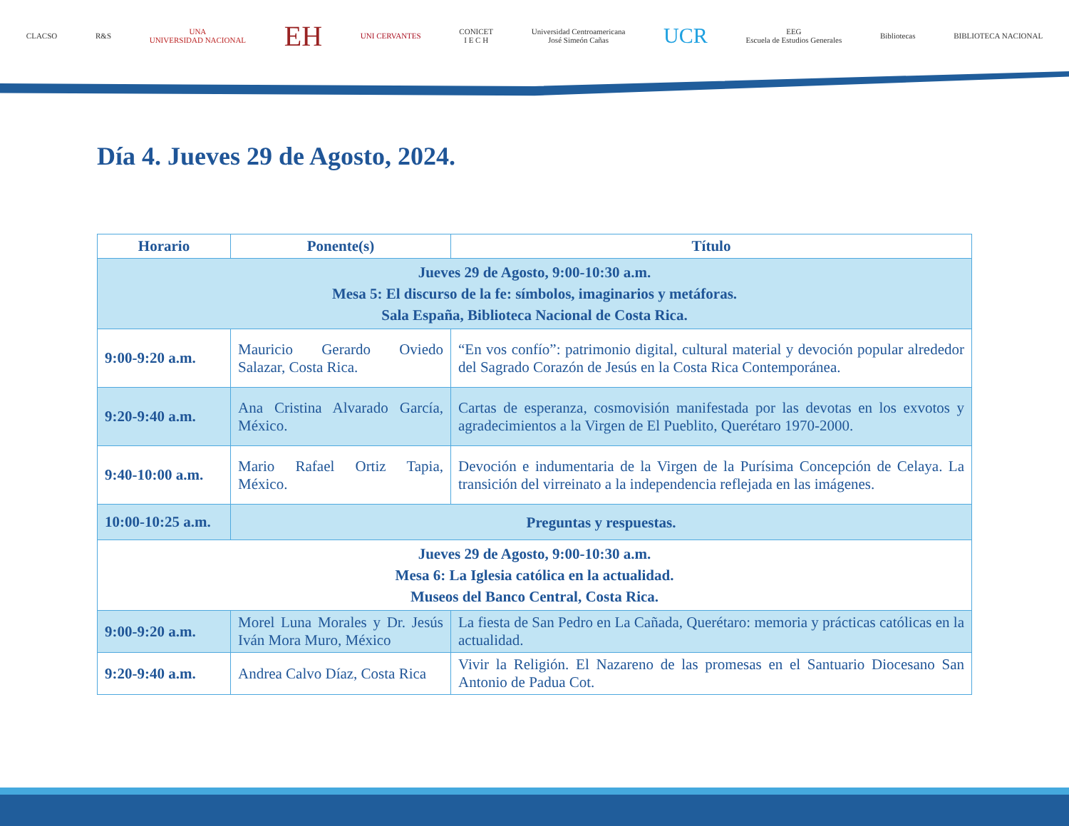CLACSO R&S
UNA
UNIVERSIDAD NACIONAL
EH
UNI CERVANTES
CONICET
I E C H
Universidad Centroamericana
José Simeón Cañas
UCR
EEG
Escuela de Estudios Generales
Bibliotecas BIBLIOTECA NACIONAL
Día 4. Jueves 29 de Agosto, 2024.
| Horario | Ponente(s) | Título |
| --- | --- | --- |
| Jueves 29 de Agosto, 9:00-10:30 a.m. Mesa 5: El discurso de la fe: símbolos, imaginarios y metáforas. Sala España, Biblioteca Nacional de Costa Rica. | | |
| 9:00-9:20 a.m. | Mauricio Gerardo Oviedo Salazar, Costa Rica. | “En vos confío”: patrimonio digital, cultural material y devoción popular alrededor del Sagrado Corazón de Jesús en la Costa Rica Contemporánea. |
| 9:20-9:40 a.m. | Ana Cristina Alvarado García, México. | Cartas de esperanza, cosmovisión manifestada por las devotas en los exvotos y agradecimientos a la Virgen de El Pueblito, Querétaro 1970-2000. |
| 9:40-10:00 a.m. | Mario Rafael Ortiz Tapia, México. | Devoción e indumentaria de la Virgen de la Purísima Concepción de Celaya. La transición del virreinato a la independencia reflejada en las imágenes. |
| 10:00-10:25 a.m. | Preguntas y respuestas. | |
| Jueves 29 de Agosto, 9:00-10:30 a.m. Mesa 6: La Iglesia católica en la actualidad. Museos del Banco Central, Costa Rica. | | |
| 9:00-9:20 a.m. | Morel Luna Morales y Dr. Jesús Iván Mora Muro, México | La fiesta de San Pedro en La Cañada, Querétaro: memoria y prácticas católicas en la actualidad. |
| 9:20-9:40 a.m. | Andrea Calvo Díaz, Costa Rica | Vivir la Religión. El Nazareno de las promesas en el Santuario Diocesano San Antonio de Padua Cot. |